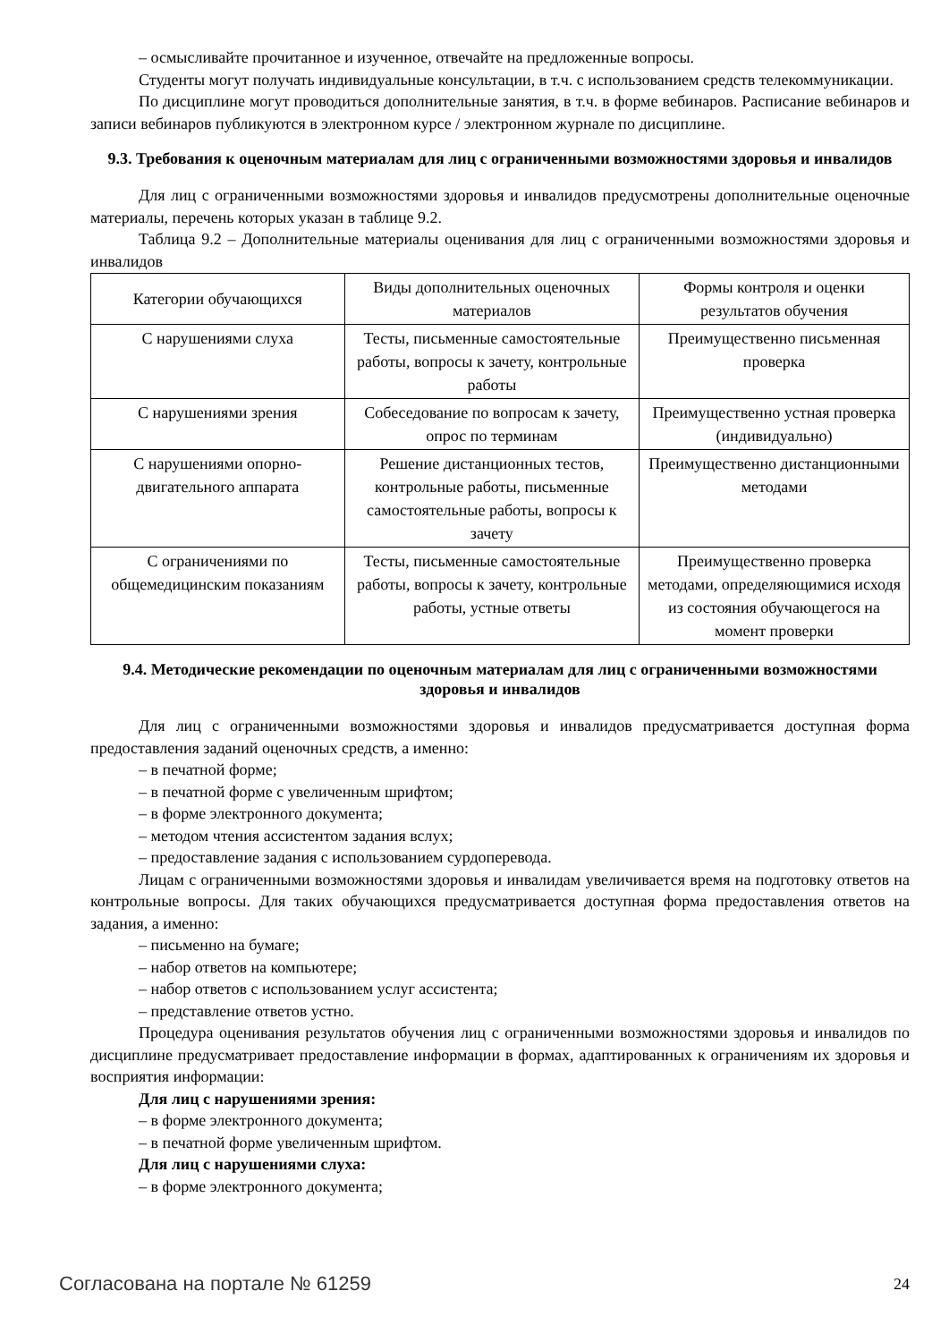– осмысливайте прочитанное и изученное, отвечайте на предложенные вопросы.
Студенты могут получать индивидуальные консультации, в т.ч. с использованием средств телекоммуникации.
По дисциплине могут проводиться дополнительные занятия, в т.ч. в форме вебинаров. Расписание вебинаров и записи вебинаров публикуются в электронном курсе / электронном журнале по дисциплине.
9.3. Требования к оценочным материалам для лиц с ограниченными возможностями здоровья и инвалидов
Для лиц с ограниченными возможностями здоровья и инвалидов предусмотрены дополнительные оценочные материалы, перечень которых указан в таблице 9.2.
Таблица 9.2 – Дополнительные материалы оценивания для лиц с ограниченными возможностями здоровья и инвалидов
| Категории обучающихся | Виды дополнительных оценочных материалов | Формы контроля и оценки результатов обучения |
| С нарушениями слуха | Тесты, письменные самостоятельные работы, вопросы к зачету, контрольные работы | Преимущественно письменная проверка |
| С нарушениями зрения | Собеседование по вопросам к зачету, опрос по терминам | Преимущественно устная проверка (индивидуально) |
| С нарушениями опорно-двигательного аппарата | Решение дистанционных тестов, контрольные работы, письменные самостоятельные работы, вопросы к зачету | Преимущественно дистанционными методами |
| С ограничениями по общемедицинским показаниям | Тесты, письменные самостоятельные работы, вопросы к зачету, контрольные работы, устные ответы | Преимущественно проверка методами, определяющимися исходя из состояния обучающегося на момент проверки |
9.4. Методические рекомендации по оценочным материалам для лиц с ограниченными возможностями здоровья и инвалидов
Для лиц с ограниченными возможностями здоровья и инвалидов предусматривается доступная форма предоставления заданий оценочных средств, а именно:
– в печатной форме;
– в печатной форме с увеличенным шрифтом;
– в форме электронного документа;
– методом чтения ассистентом задания вслух;
– предоставление задания с использованием сурдоперевода.
Лицам с ограниченными возможностями здоровья и инвалидам увеличивается время на подготовку ответов на контрольные вопросы. Для таких обучающихся предусматривается доступная форма предоставления ответов на задания, а именно:
– письменно на бумаге;
– набор ответов на компьютере;
– набор ответов с использованием услуг ассистента;
– представление ответов устно.
Процедура оценивания результатов обучения лиц с ограниченными возможностями здоровья и инвалидов по дисциплине предусматривает предоставление информации в формах, адаптированных к ограничениям их здоровья и восприятия информации:
Для лиц с нарушениями зрения:
– в форме электронного документа;
– в печатной форме увеличенным шрифтом.
Для лиц с нарушениями слуха:
– в форме электронного документа;
Согласована на портале № 61259 24